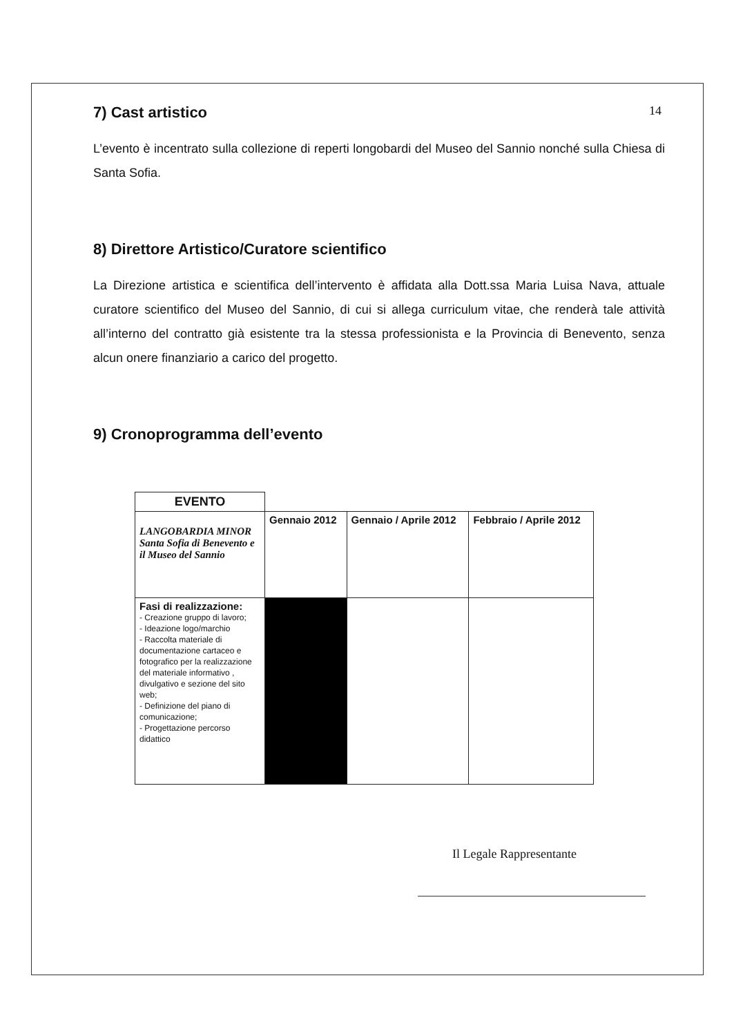14
7) Cast artistico
L’evento è incentrato sulla collezione di reperti longobardi del Museo del Sannio nonché sulla Chiesa di Santa Sofia.
8) Direttore Artistico/Curatore scientifico
La Direzione artistica e scientifica dell’intervento è affidata alla Dott.ssa Maria Luisa Nava, attuale curatore scientifico del Museo del Sannio, di cui si allega curriculum vitae, che renderà tale attività all’interno del contratto già esistente tra la stessa professionista e la Provincia di Benevento, senza alcun onere finanziario a carico del progetto.
9) Cronoprogramma dell’evento
| EVENTO | | | |
| LANGOBARDIA MINOR Santa Sofia di Benevento e il Museo del Sannio | Gennaio 2012 | Gennaio / Aprile 2012 | Febbraio / Aprile 2012 |
| Fasi di realizzazione: - Creazione gruppo di lavoro; - Ideazione logo/marchio - Raccolta materiale di documentazione cartaceo e fotografico per la realizzazione del materiale informativo , divulgativo e sezione del sito web; - Definizione del piano di comunicazione; - Progettazione percorso didattico | | | |
Il Legale Rappresentante